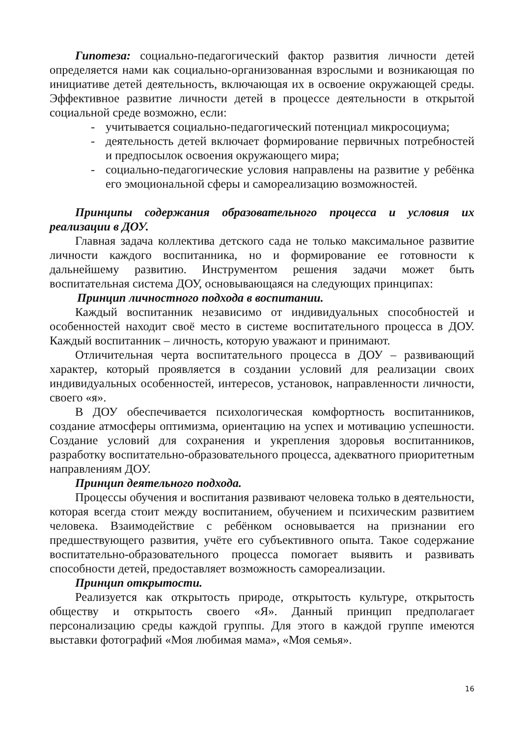Гипотеза: социально-педагогический фактор развития личности детей определяется нами как социально-организованная взрослыми и возникающая по инициативе детей деятельность, включающая их в освоение окружающей среды. Эффективное развитие личности детей в процессе деятельности в открытой социальной среде возможно, если:
- учитывается социально-педагогический потенциал микросоциума;
- деятельность детей включает формирование первичных потребностей и предпосылок освоения окружающего мира;
- социально-педагогические условия направлены на развитие у ребёнка его эмоциональной сферы и самореализацию возможностей.
Принципы содержания образовательного процесса и условия их реализации в ДОУ.
Главная задача коллектива детского сада не только максимальное развитие личности каждого воспитанника, но и формирование ее готовности к дальнейшему развитию. Инструментом решения задачи может быть воспитательная система ДОУ, основывающаяся на следующих принципах:
Принцип личностного подхода в воспитании.
Каждый воспитанник независимо от индивидуальных способностей и особенностей находит своё место в системе воспитательного процесса в ДОУ. Каждый воспитанник – личность, которую уважают и принимают.
Отличительная черта воспитательного процесса в ДОУ – развивающий характер, который проявляется в создании условий для реализации своих индивидуальных особенностей, интересов, установок, направленности личности, своего «я».
В ДОУ обеспечивается психологическая комфортность воспитанников, создание атмосферы оптимизма, ориентацию на успех и мотивацию успешности. Создание условий для сохранения и укрепления здоровья воспитанников, разработку воспитательно-образовательного процесса, адекватного приоритетным направлениям ДОУ.
Принцип деятельного подхода.
Процессы обучения и воспитания развивают человека только в деятельности, которая всегда стоит между воспитанием, обучением и психическим развитием человека. Взаимодействие с ребёнком основывается на признании его предшествующего развития, учёте его субъективного опыта. Такое содержание воспитательно-образовательного процесса помогает выявить и развивать способности детей, предоставляет возможность самореализации.
Принцип открытости.
Реализуется как открытость природе, открытость культуре, открытость обществу и открытость своего «Я». Данный принцип предполагает персонализацию среды каждой группы. Для этого в каждой группе имеются выставки фотографий «Моя любимая мама», «Моя семья».
16